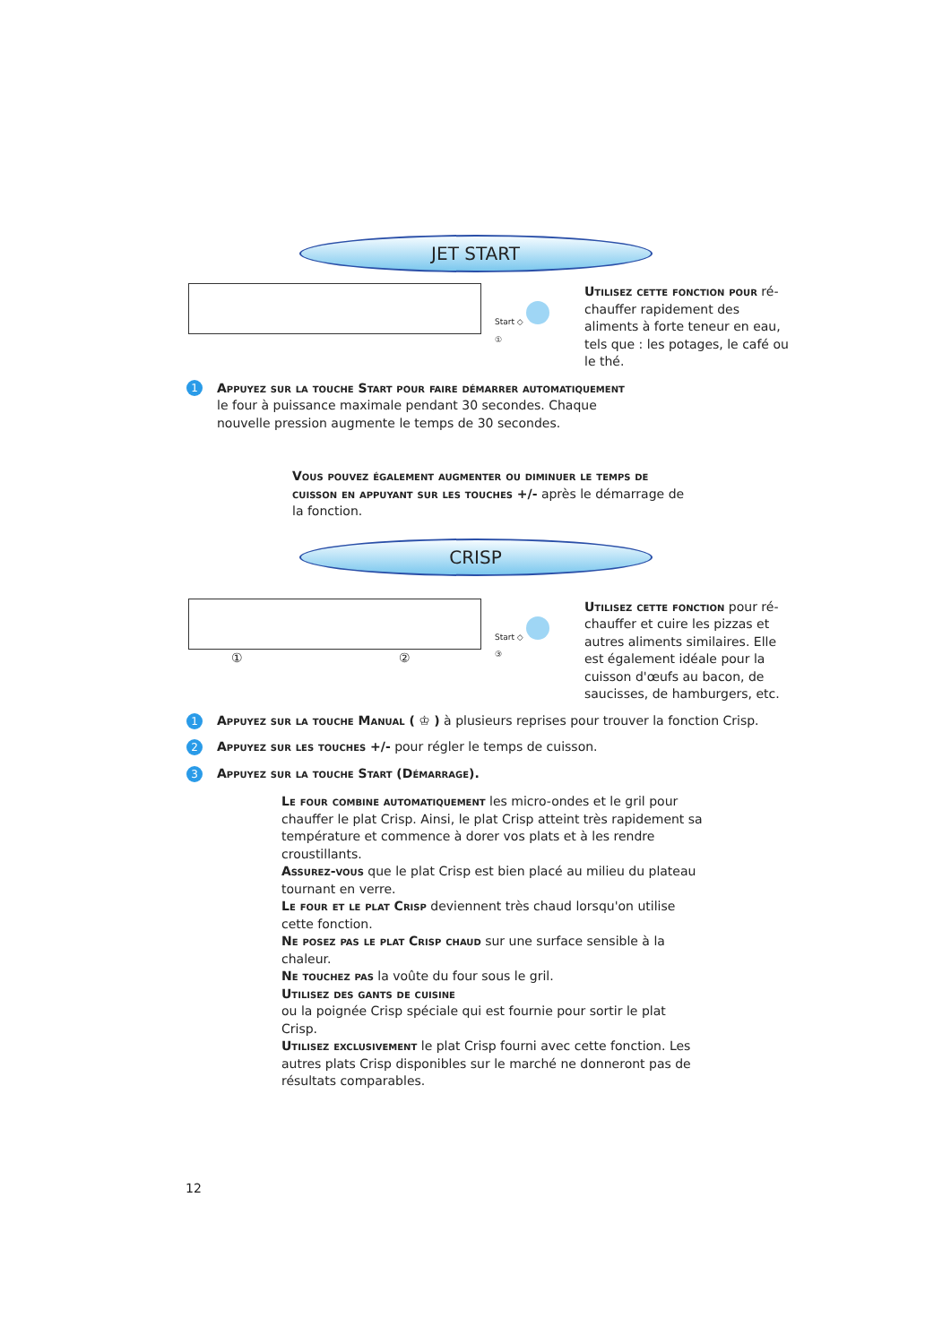JET START
Start ◇
①
Utilisez cette fonction pour ré-chauffer rapidement des aliments à forte teneur en eau, tels que : les potages, le café ou le thé.
1
Appuyez sur la touche Start pour faire démarrer automatiquement le four à puissance maximale pendant 30 secondes. Chaque nouvelle pression augmente le temps de 30 secondes.
Vous pouvez également augmenter ou diminuer le temps de cuisson en appuyant sur les touches +/- après le démarrage de la fonction.
CRISP
① ②
Start ◇
③
Utilisez cette fonction pour ré-chauffer et cuire les pizzas et autres aliments similaires. Elle est également idéale pour la cuisson d'œufs au bacon, de saucisses, de hamburgers, etc.
1 Appuyez sur la touche Manual ( ♔ ) à plusieurs reprises pour trouver la fonction Crisp.
2 Appuyez sur les touches +/- pour régler le temps de cuisson.
3 Appuyez sur la touche Start (Démarrage).
Le four combine automatiquement les micro-ondes et le gril pour chauffer le plat Crisp. Ainsi, le plat Crisp atteint très rapidement sa température et commence à dorer vos plats et à les rendre croustillants.
Assurez-vous que le plat Crisp est bien placé au milieu du plateau tournant en verre.
Le four et le plat Crisp deviennent très chaud lorsqu'on utilise cette fonction.
Ne posez pas le plat Crisp chaud sur une surface sensible à la chaleur.
Ne touchez pas la voûte du four sous le gril.
Utilisez des gants de cuisine
ou la poignée Crisp spéciale qui est fournie pour sortir le plat Crisp.
Utilisez exclusivement le plat Crisp fourni avec cette fonction. Les autres plats Crisp disponibles sur le marché ne donneront pas de résultats comparables.
12